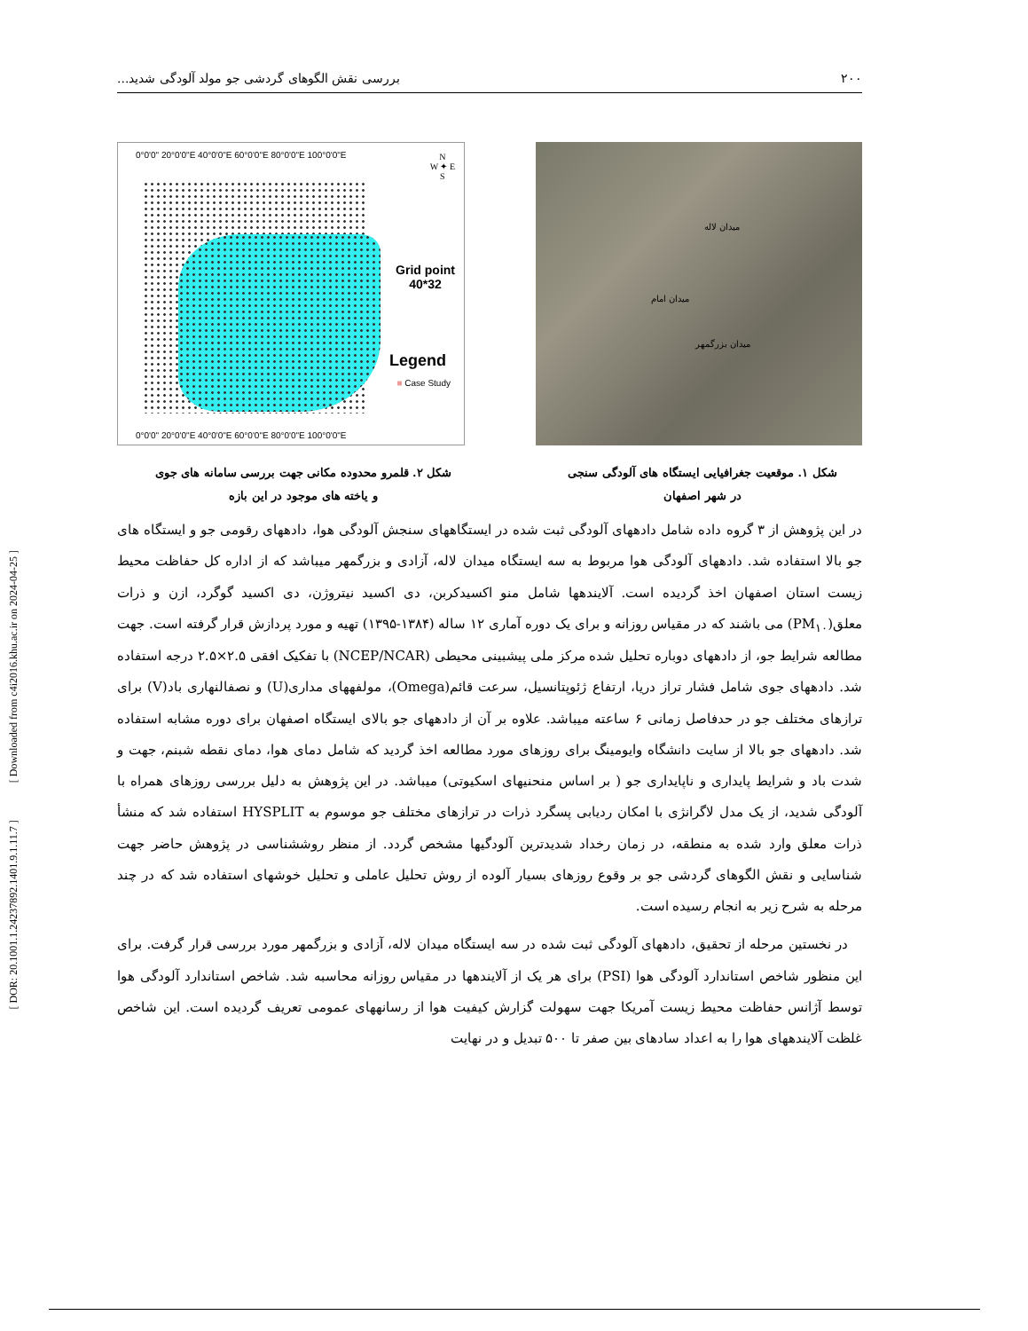[ DOR: 20.1001.1.24237892.1401.9.1.11.7 ] [ Downloaded from c4i2016.khu.ac.ir on 2024-04-25 ]
۲۰۰ بررسی نقش الگوهای گردشی جو مولد آلودگی شدید...
0°0'0" 20°0'0"E 40°0'0"E 60°0'0"E 80°0'0"E 100°0'0"E
N
W ✦ E
S
Grid point
40*32
Legend
■ Case Study
0°0'0" 20°0'0"E 40°0'0"E 60°0'0"E 80°0'0"E 100°0'0"E
میدان لاله
میدان امام
میدان بزرگمهر
شکل ۱. موقعیت جغرافیایی ایستگاه های آلودگی سنجی
در شهر اصفهان
شکل ۲. قلمرو محدوده مکانی جهت بررسی سامانه های جوی
و یاخته های موجود در این بازه
در این پژوهش از ۳ گروه داده شامل دادههای آلودگی ثبت شده در ایستگاههای سنجش آلودگی هوا، دادههای رقومی جو و ایستگاه های جو بالا استفاده شد. دادههای آلودگی هوا مربوط به سه ایستگاه میدان لاله، آزادی و بزرگمهر میباشد که از اداره کل حفاظت محیط زیست استان اصفهان اخذ گردیده است. آلایندهها شامل منو اکسیدکربن، دی اکسید نیتروژن، دی اکسید گوگرد، ازن و ذرات معلق(PM<sub>۱۰</sub>) می باشند که در مقیاس روزانه و برای یک دوره آماری ۱۲ ساله (۱۳۸۴-۱۳۹۵) تهیه و مورد پردازش قرار گرفته است. جهت مطالعه شرایط جو، از دادههای دوباره تحلیل شده مرکز ملی پیشبینی محیطی (NCEP/NCAR) با تفکیک افقی ۲.۵×۲.۵ درجه استفاده شد. دادههای جوی شامل فشار تراز دریا، ارتفاع ژئوپتانسیل، سرعت قائم(Omega)، مولفههای مداری(U) و نصفالنهاری باد(V) برای ترازهای مختلف جو در حدفاصل زمانی ۶ ساعته میباشد. علاوه بر آن از دادههای جو بالای ایستگاه اصفهان برای دوره مشابه استفاده شد. دادههای جو بالا از سایت دانشگاه وایومینگ برای روزهای مورد مطالعه اخذ گردید که شامل دمای هوا، دمای نقطه شبنم، جهت و شدت باد و شرایط پایداری و ناپایداری جو ( بر اساس منحنیهای اسکیوتی) میباشد. در این پژوهش به دلیل بررسی روزهای همراه با آلودگی شدید، از یک مدل لاگرانژی با امکان ردیابی پسگرد ذرات در ترازهای مختلف جو موسوم به HYSPLIT استفاده شد که منشأ ذرات معلق وارد شده به منطقه، در زمان رخداد شدیدترین آلودگیها مشخص گردد. از منظر روششناسی در پژوهش حاضر جهت شناسایی و نقش الگوهای گردشی جو بر وقوع روزهای بسیار آلوده از روش تحلیل عاملی و تحلیل خوشهای استفاده شد که در چند مرحله به شرح زیر به انجام رسیده است.
در نخستین مرحله از تحقیق، دادههای آلودگی ثبت شده در سه ایستگاه میدان لاله، آزادی و بزرگمهر مورد بررسی قرار گرفت. برای این منظور شاخص استاندارد آلودگی هوا (PSI) برای هر یک از آلایندهها در مقیاس روزانه محاسبه شد. شاخص استاندارد آلودگی هوا توسط آژانس حفاظت محیط زیست آمریکا جهت سهولت گزارش کیفیت هوا از رسانههای عمومی تعریف گردیده است. این شاخص غلظت آلایندههای هوا را به اعداد سادهای بین صفر تا ۵۰۰ تبدیل و در نهایت